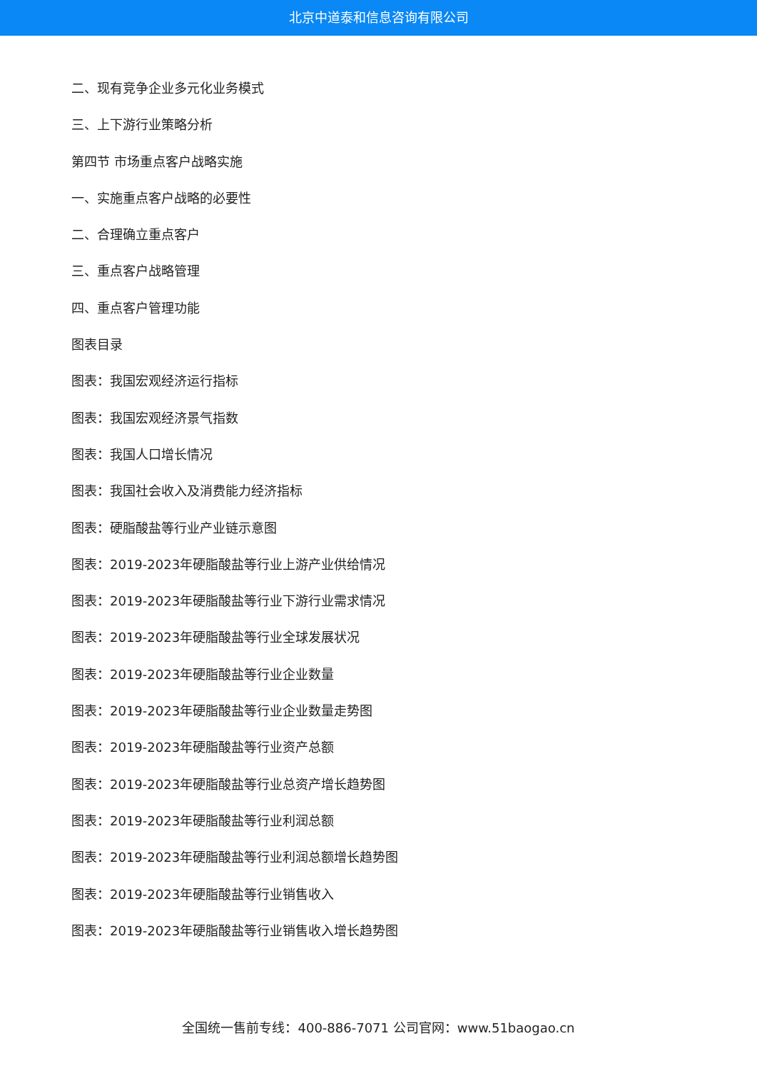北京中道泰和信息咨询有限公司
二、现有竞争企业多元化业务模式
三、上下游行业策略分析
第四节 市场重点客户战略实施
一、实施重点客户战略的必要性
二、合理确立重点客户
三、重点客户战略管理
四、重点客户管理功能
图表目录
图表：我国宏观经济运行指标
图表：我国宏观经济景气指数
图表：我国人口增长情况
图表：我国社会收入及消费能力经济指标
图表：硬脂酸盐等行业产业链示意图
图表：2019-2023年硬脂酸盐等行业上游产业供给情况
图表：2019-2023年硬脂酸盐等行业下游行业需求情况
图表：2019-2023年硬脂酸盐等行业全球发展状况
图表：2019-2023年硬脂酸盐等行业企业数量
图表：2019-2023年硬脂酸盐等行业企业数量走势图
图表：2019-2023年硬脂酸盐等行业资产总额
图表：2019-2023年硬脂酸盐等行业总资产增长趋势图
图表：2019-2023年硬脂酸盐等行业利润总额
图表：2019-2023年硬脂酸盐等行业利润总额增长趋势图
图表：2019-2023年硬脂酸盐等行业销售收入
图表：2019-2023年硬脂酸盐等行业销售收入增长趋势图
全国统一售前专线：400-886-7071 公司官网：www.51baogao.cn